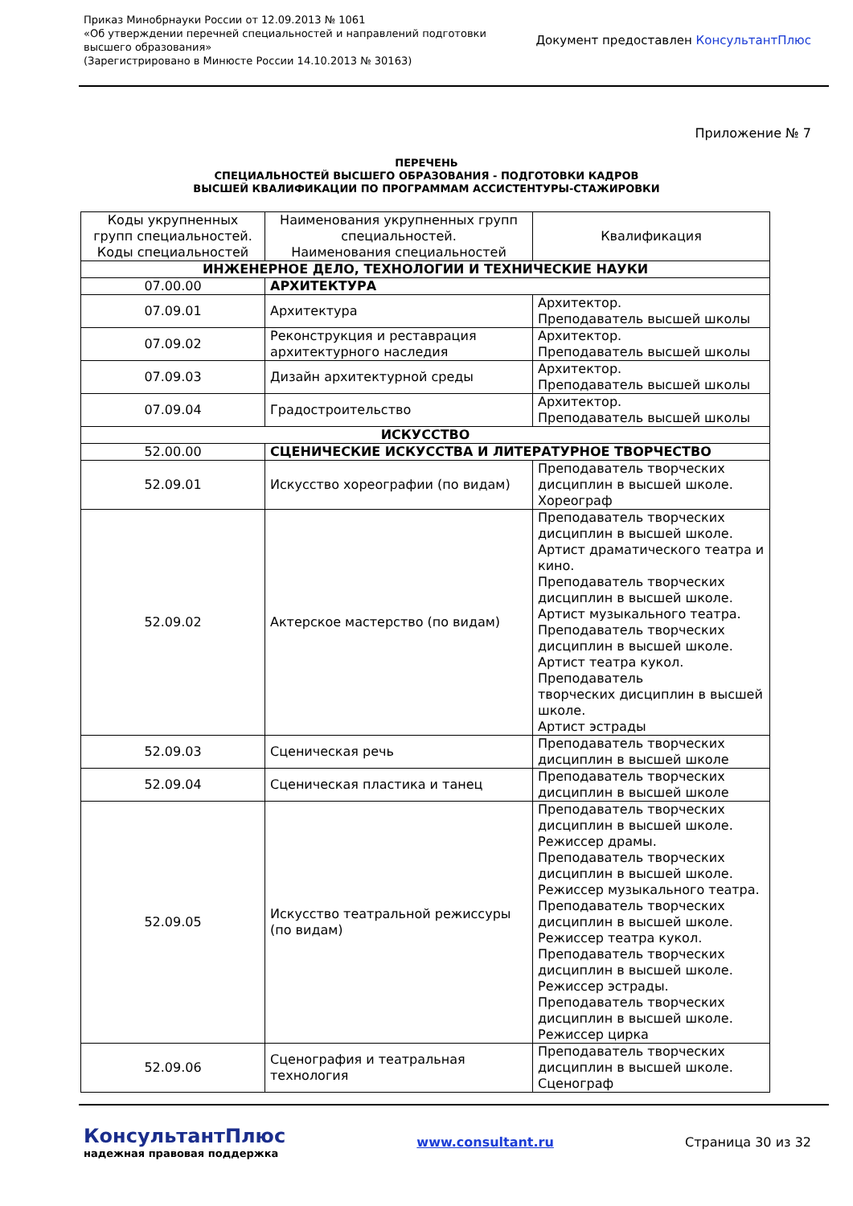Приказ Минобрнауки России от 12.09.2013 № 1061
«Об утверждении перечней специальностей и направлений подготовки
высшего образования»
(Зарегистрировано в Минюсте России 14.10.2013 № 30163)
Документ предоставлен КонсультантПлюс
Приложение № 7
ПЕРЕЧЕНЬ
СПЕЦИАЛЬНОСТЕЙ ВЫСШЕГО ОБРАЗОВАНИЯ - ПОДГОТОВКИ КАДРОВ
ВЫСШЕЙ КВАЛИФИКАЦИИ ПО ПРОГРАММАМ АССИСТЕНТУРЫ-СТАЖИРОВКИ
| Коды укрупненных групп специальностей. Коды специальностей | Наименования укрупненных групп специальностей. Наименования специальностей | Квалификация |
| --- | --- | --- |
| ИНЖЕНЕРНОЕ ДЕЛО, ТЕХНОЛОГИИ И ТЕХНИЧЕСКИЕ НАУКИ | | |
| 07.00.00 | АРХИТЕКТУРА | |
| 07.09.01 | Архитектура | Архитектор. Преподаватель высшей школы |
| 07.09.02 | Реконструкция и реставрация архитектурного наследия | Архитектор. Преподаватель высшей школы |
| 07.09.03 | Дизайн архитектурной среды | Архитектор. Преподаватель высшей школы |
| 07.09.04 | Градостроительство | Архитектор. Преподаватель высшей школы |
| ИСКУССТВО | | |
| 52.00.00 | СЦЕНИЧЕСКИЕ ИСКУССТВА И ЛИТЕРАТУРНОЕ ТВОРЧЕСТВО | |
| 52.09.01 | Искусство хореографии (по видам) | Преподаватель творческих дисциплин в высшей школе. Хореограф |
| 52.09.02 | Актерское мастерство (по видам) | Преподаватель творческих дисциплин в высшей школе. Артист драматического театра и кино. Преподаватель творческих дисциплин в высшей школе. Артист музыкального театра. Преподаватель творческих дисциплин в высшей школе. Артист театра кукол. Преподаватель творческих дисциплин в высшей школе. Артист эстрады |
| 52.09.03 | Сценическая речь | Преподаватель творческих дисциплин в высшей школе |
| 52.09.04 | Сценическая пластика и танец | Преподаватель творческих дисциплин в высшей школе |
| 52.09.05 | Искусство театральной режиссуры (по видам) | Преподаватель творческих дисциплин в высшей школе. Режиссер драмы. Преподаватель творческих дисциплин в высшей школе. Режиссер музыкального театра. Преподаватель творческих дисциплин в высшей школе. Режиссер театра кукол. Преподаватель творческих дисциплин в высшей школе. Режиссер эстрады. Преподаватель творческих дисциплин в высшей школе. Режиссер цирка |
| 52.09.06 | Сценография и театральная технология | Преподаватель творческих дисциплин в высшей школе. Сценограф |
КонсультантПлюс
надежная правовая поддержка
www.consultant.ru Страница 30 из 32